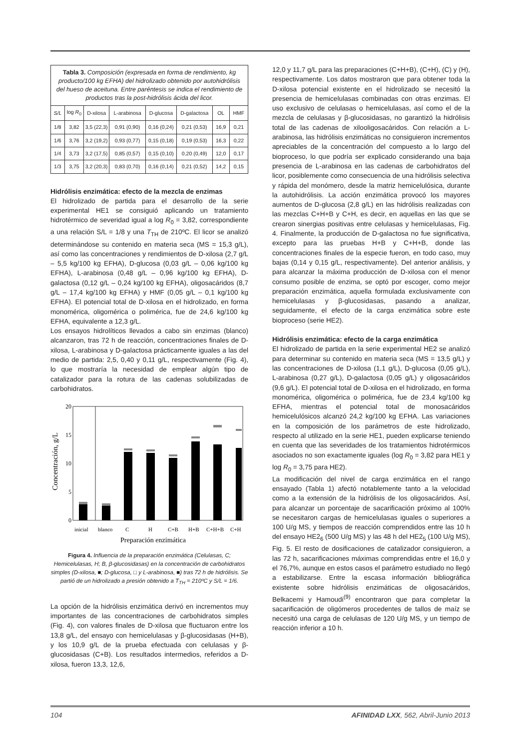| Tabla 3. Composición (expresada en forma de rendimiento, kg producto/100 kg EFHA) del hidrolizado obtenido por autohidrólisis del hueso de aceituna. Entre paréntesis se indica el rendimiento de productos tras la post-hidrólisis ácida del licor. | | | | | | | |
| S/L | log R<sub>0</sub> | D-xilosa | L-arabinosa | D-glucosa | D-galactosa | OL | HMF |
| 1/8 | 3,82 | 3,5 (22,3) | 0,91 (0,90) | 0,16 (0,24) | 0,21 (0,53) | 16,9 | 0,21 |
| 1/6 | 3,76 | 3,2 (19,2) | 0,93 (0,77) | 0,15 (0,18) | 0,19 (0,53) | 16,3 | 0,22 |
| 1/4 | 3,73 | 3,2 (17,5) | 0,85 (0,57) | 0,15 (0,10) | 0,20 (0,49) | 12,0 | 0,17 |
| 1/3 | 3,75 | 3,2 (20,3) | 0,83 (0,70) | 0,16 (0,14) | 0,21 (0,52) | 14,2 | 0,15 |
Hidrólisis enzimática: efecto de la mezcla de enzimas
El hidrolizado de partida para el desarrollo de la serie experimental HE1 se consiguió aplicando un tratamiento hidrotérmico de severidad igual a log R<sub>0</sub> = 3,82, correspondiente a una relación S/L = 1/8 y una T<sub>TH</sub> de 210ºC. El licor se analizó determinándose su contenido en materia seca (MS = 15,3 g/L), así como las concentraciones y rendimientos de D-xilosa (2,7 g/L – 5,5 kg/100 kg EFHA), D-glucosa (0,03 g/L – 0,06 kg/100 kg EFHA), L-arabinosa (0,48 g/L – 0,96 kg/100 kg EFHA), D-galactosa (0,12 g/L – 0,24 kg/100 kg EFHA), oligosacáridos (8,7 g/L – 17,4 kg/100 kg EFHA) y HMF (0,05 g/L – 0,1 kg/100 kg EFHA). El potencial total de D-xilosa en el hidrolizado, en forma monomérica, oligomérica o polimérica, fue de 24,6 kg/100 kg EFHA, equivalente a 12,3 g/L.
Los ensayos hidrolíticos llevados a cabo sin enzimas (blanco) alcanzaron, tras 72 h de reacción, concentraciones finales de D-xilosa, L-arabinosa y D-galactosa prácticamente iguales a las del medio de partida: 2,5, 0,40 y 0,11 g/L, respectivamente (Fig. 4), lo que mostraría la necesidad de emplear algún tipo de catalizador para la rotura de las cadenas solubilizadas de carbohidratos.
20
15
10
5
0
Concentración, g/L
inicial
blanco
C
H
C+B
H+B
C+H+B
C+H
Preparación enzimática
Figura 4. Influencia de la preparación enzimática (Celulasas, C; Hemicelulasas, H; B, β-glucosidasas) en la concentración de carbohidratos simples (D-xilosa, ■; D-glucosa, □ y L-arabinosa, ■) tras 72 h de hidrólisis. Se partió de un hidrolizado a presión obtenido a T<sub>TH</sub> = 210ºC y S/L = 1/6.
La opción de la hidrólisis enzimática derivó en incrementos muy importantes de las concentraciones de carbohidratos simples (Fig. 4), con valores finales de D-xilosa que fluctuaron entre los 13,8 g/L, del ensayo con hemicelulasas y β-glucosidasas (H+B), y los 10,9 g/L de la prueba efectuada con celulasas y β-glucosidasas (C+B). Los resultados intermedios, referidos a D-xilosa, fueron 13,3, 12,6,
12,0 y 11,7 g/L para las preparaciones (C+H+B), (C+H), (C) y (H), respectivamente. Los datos mostraron que para obtener toda la D-xilosa potencial existente en el hidrolizado se necesitó la presencia de hemicelulasas combinadas con otras enzimas. El uso exclusivo de celulasas o hemicelulasas, así como el de la mezcla de celulasas y β-glucosidasas, no garantizó la hidrólisis total de las cadenas de xilooligosacáridos. Con relación a L-arabinosa, las hidrólisis enzimáticas no consiguieron incrementos apreciables de la concentración del compuesto a lo largo del bioproceso, lo que podría ser explicado considerando una baja presencia de L-arabinosa en las cadenas de carbohidratos del licor, posiblemente como consecuencia de una hidrólisis selectiva y rápida del monómero, desde la matriz hemicelulósica, durante la autohidrólisis. La acción enzimática provocó los mayores aumentos de D-glucosa (2,8 g/L) en las hidrólisis realizadas con las mezclas C+H+B y C+H, es decir, en aquellas en las que se crearon sinergias positivas entre celulasas y hemicelulasas, Fig. 4. Finalmente, la producción de D-galactosa no fue significativa, excepto para las pruebas H+B y C+H+B, donde las concentraciones finales de la especie fueron, en todo caso, muy bajas (0,14 y 0,15 g/L, respectivamente). Del anterior análisis, y para alcanzar la máxima producción de D-xilosa con el menor consumo posible de enzima, se optó por escoger, como mejor preparación enzimática, aquella formulada exclusivamente con hemicelulasas y β-glucosidasas, pasando a analizar, seguidamente, el efecto de la carga enzimática sobre este bioproceso (serie HE2).
Hidrólisis enzimática: efecto de la carga enzimática
El hidrolizado de partida en la serie experimental HE2 se analizó para determinar su contenido en materia seca (MS = 13,5 g/L) y las concentraciones de D-xilosa (1,1 g/L), D-glucosa (0,05 g/L), L-arabinosa (0,27 g/L), D-galactosa (0,05 g/L) y oligosacáridos (9,6 g/L). El potencial total de D-xilosa en el hidrolizado, en forma monomérica, oligomérica o polimérica, fue de 23,4 kg/100 kg EFHA, mientras el potencial total de monosacáridos hemicelulósicos alcanzó 24,2 kg/100 kg EFHA. Las variaciones en la composición de los parámetros de este hidrolizado, respecto al utilizado en la serie HE1, pueden explicarse teniendo en cuenta que las severidades de los tratamientos hidrotérmicos asociados no son exactamente iguales (log R<sub>0</sub> = 3,82 para HE1 y log R<sub>0</sub> = 3,75 para HE2).
La modificación del nivel de carga enzimática en el rango ensayado (Tabla 1) afectó notablemente tanto a la velocidad como a la extensión de la hidrólisis de los oligosacáridos. Así, para alcanzar un porcentaje de sacarificación próximo al 100% se necesitaron cargas de hemicelulasas iguales o superiores a 100 U/g MS, y tiempos de reacción comprendidos entre las 10 h del ensayo HE2<sub>6</sub> (500 U/g MS) y las 48 h del HE2<sub>5</sub> (100 U/g MS), Fig. 5. El resto de dosificaciones de catalizador consiguieron, a las 72 h, sacarificaciones máximas comprendidas entre el 16,0 y el 76,7%, aunque en estos casos el parámetro estudiado no llegó a estabilizarse. Entre la escasa información bibliográfica existente sobre hidrólisis enzimáticas de oligosacáridos, Belkacemi y Hamoudi<sup>(9)</sup> encontraron que para completar la sacarificación de oligómeros procedentes de tallos de maíz se necesitó una carga de celulasas de 120 U/g MS, y un tiempo de reacción inferior a 10 h.
104 AFINIDAD LXX, 562, Abril-Junio 2013